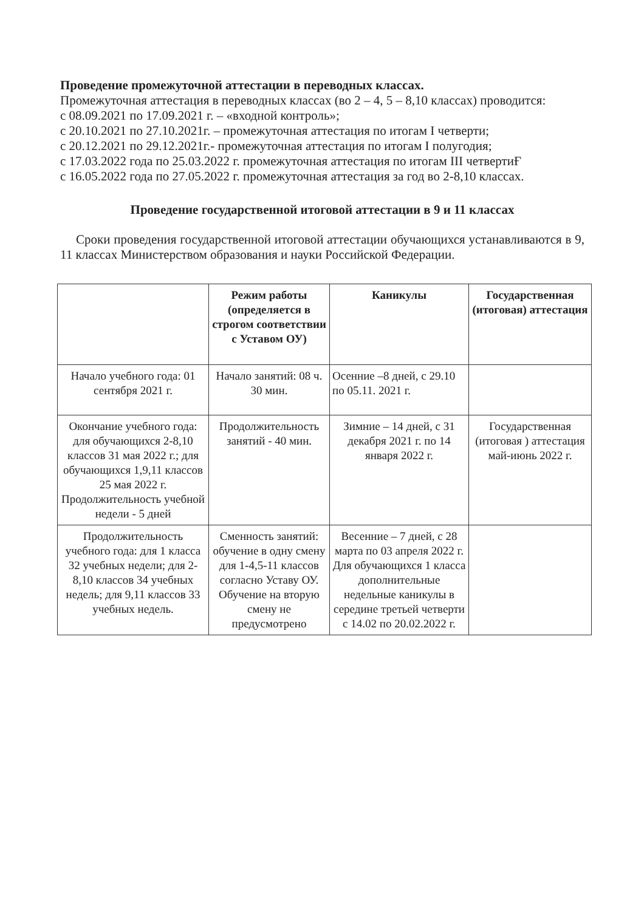Проведение промежуточной аттестации в переводных классах.
Промежуточная аттестация в переводных классах (во 2 – 4, 5 – 8,10 классах) проводится:
с 08.09.2021 по 17.09.2021 г. – «входной контроль»;
с 20.10.2021 по 27.10.2021г. – промежуточная аттестация по итогам I четверти;
с 20.12.2021 по 29.12.2021г.- промежуточная аттестация по итогам I полугодия;
с 17.03.2022 года по 25.03.2022 г. промежуточная аттестация по итогам III четвертиҒ
с 16.05.2022 года по 27.05.2022 г. промежуточная аттестация за год во 2-8,10 классах.
Проведение государственной итоговой аттестации в 9 и 11 классах
Сроки проведения государственной итоговой аттестации обучающихся устанавливаются в 9, 11 классах Министерством образования и науки Российской Федерации.
| | Режим работы (определяется в строгом соответствии с Уставом ОУ) | Каникулы | Государственная (итоговая) аттестация |
| --- | --- | --- | --- |
| Начало учебного года: 01 сентября 2021 г. | Начало занятий: 08 ч. 30 мин. | Осенние –8 дней, с 29.10 по 05.11. 2021 г. | |
| Окончание учебного года: для обучающихся 2-8,10 классов 31 мая 2022 г.; для обучающихся 1,9,11 классов 25 мая 2022 г. Продолжительность учебной недели - 5 дней | Продолжительность занятий - 40 мин. | Зимние – 14 дней, с 31 декабря 2021 г. по 14 января 2022 г. | Государственная (итоговая ) аттестация май-июнь 2022 г. |
| Продолжительность учебного года: для 1 класса 32 учебных недели; для 2-8,10 классов 34 учебных недель; для 9,11 классов 33 учебных недель. | Сменность занятий: обучение в одну смену для 1-4,5-11 классов согласно Уставу ОУ. Обучение на вторую смену не предусмотрено | Весенние – 7 дней, с 28 марта по 03 апреля 2022 г. Для обучающихся 1 класса дополнительные недельные каникулы в середине третьей четверти с 14.02 по 20.02.2022 г. | |